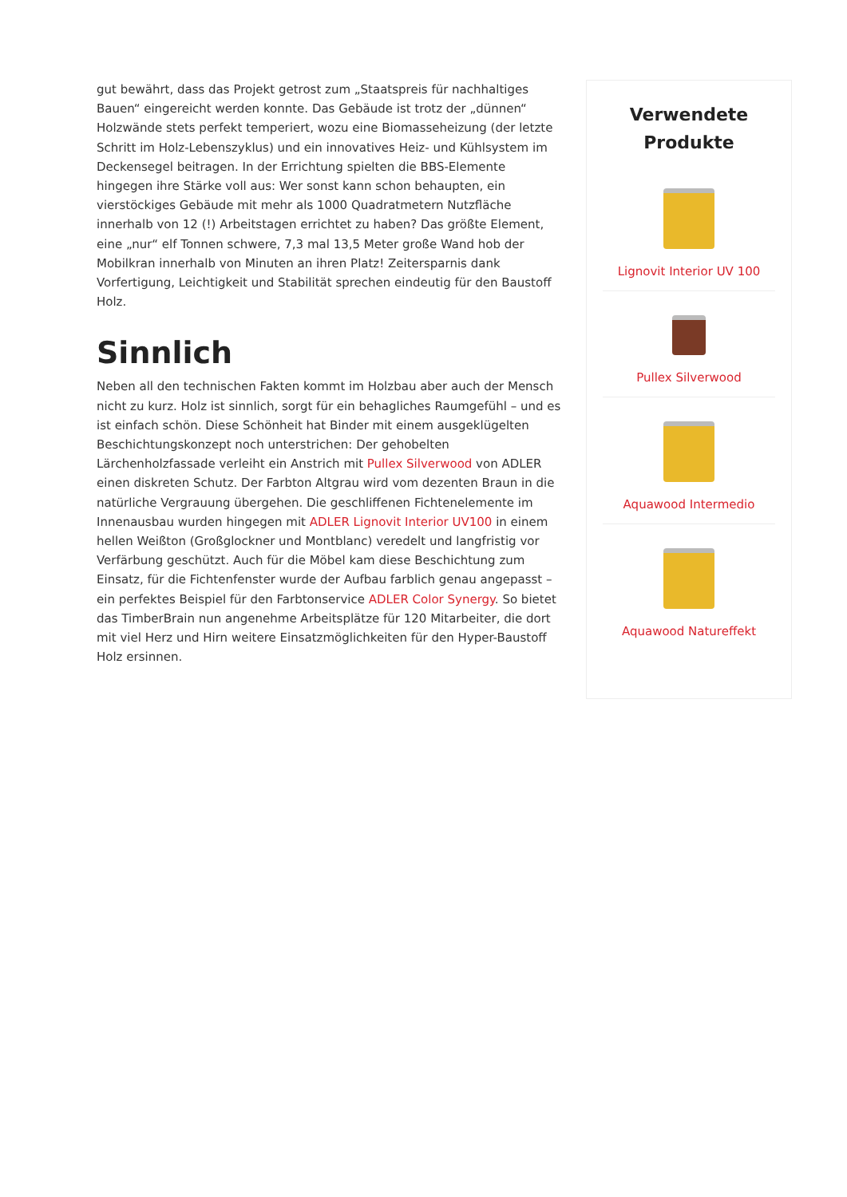gut bewährt, dass das Projekt getrost zum „Staatspreis für nachhaltiges Bauen“ eingereicht werden konnte. Das Gebäude ist trotz der „dünnen“ Holzwände stets perfekt temperiert, wozu eine Biomasseheizung (der letzte Schritt im Holz-Lebenszyklus) und ein innovatives Heiz- und Kühlsystem im Deckensegel beitragen. In der Errichtung spielten die BBS-Elemente hingegen ihre Stärke voll aus: Wer sonst kann schon behaupten, ein vierstöckiges Gebäude mit mehr als 1000 Quadratmetern Nutzfläche innerhalb von 12 (!) Arbeitstagen errichtet zu haben? Das größte Element, eine „nur“ elf Tonnen schwere, 7,3 mal 13,5 Meter große Wand hob der Mobilkran innerhalb von Minuten an ihren Platz! Zeitersparnis dank Vorfertigung, Leichtigkeit und Stabilität sprechen eindeutig für den Baustoff Holz.
Sinnlich
Neben all den technischen Fakten kommt im Holzbau aber auch der Mensch nicht zu kurz. Holz ist sinnlich, sorgt für ein behagliches Raumgefühl – und es ist einfach schön. Diese Schönheit hat Binder mit einem ausgeklügelten Beschichtungskonzept noch unterstrichen: Der gehobelten Lärchenholzfassade verleiht ein Anstrich mit Pullex Silverwood von ADLER einen diskreten Schutz. Der Farbton Altgrau wird vom dezenten Braun in die natürliche Vergrauung übergehen. Die geschliffenen Fichtenelemente im Innenausbau wurden hingegen mit ADLER Lignovit Interior UV100 in einem hellen Weißton (Großglockner und Montblanc) veredelt und langfristig vor Verfärbung geschützt. Auch für die Möbel kam diese Beschichtung zum Einsatz, für die Fichtenfenster wurde der Aufbau farblich genau angepasst – ein perfektes Beispiel für den Farbtonservice ADLER Color Synergy. So bietet das TimberBrain nun angenehme Arbeitsplätze für 120 Mitarbeiter, die dort mit viel Herz und Hirn weitere Einsatzmöglichkeiten für den Hyper-Baustoff Holz ersinnen.
Verwendete Produkte
Lignovit Interior UV 100
Pullex Silverwood
Aquawood Intermedio
Aquawood Natureffekt